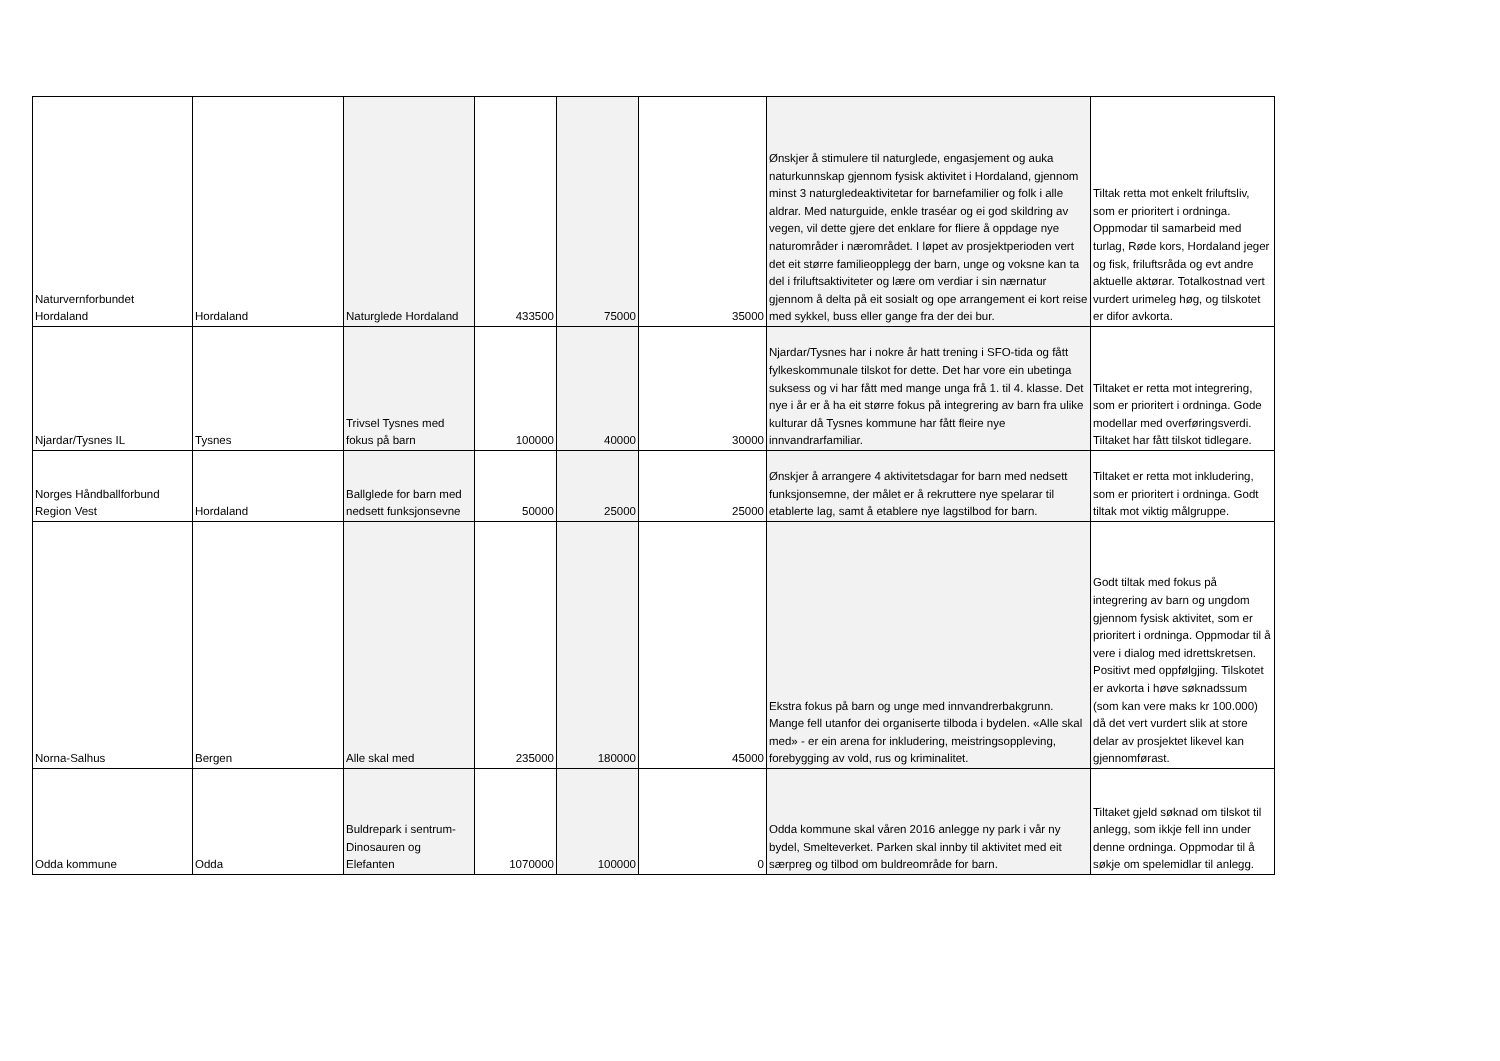| Naturvernforbundet Hordaland | Hordaland | Naturglede Hordaland | 433500 | 75000 | 35000 | Ønskjer å stimulere til naturglede, engasjement og auka naturkunnskap gjennom fysisk aktivitet i Hordaland, gjennom minst 3 naturgledeaktivitetar for barnefamilier og folk i alle aldrar. Med naturguide, enkle traséar og ei god skildring av vegen, vil dette gjere det enklare for fliere å oppdage nye naturområder i nærområdet. I løpet av prosjektperioden vert det eit større familieopplegg der barn, unge og voksne kan ta del i friluftsaktiviteter og lære om verdiar i sin nærnatur gjennom å delta på eit sosialt og ope arrangement ei kort reise med sykkel, buss eller gange fra der dei bur. | Tiltak retta mot enkelt friluftsliv, som er prioritert i ordninga. Oppmodar til samarbeid med turlag, Røde kors, Hordaland jeger og fisk, friluftsråda og evt andre aktuelle aktørar. Totalkostnad vert vurdert urimeleg høg, og tilskotet er difor avkorta. |
| Njardar/Tysnes IL | Tysnes | Trivsel Tysnes med fokus på barn | 100000 | 40000 | 30000 | Njardar/Tysnes har i nokre år hatt trening i SFO-tida og fått fylkeskommunale tilskot for dette. Det har vore ein ubetinga suksess og vi har fått med mange unga frå 1. til 4. klasse. Det nye i år er å ha eit større fokus på integrering av barn fra ulike kulturar då Tysnes kommune har fått fleire nye innvandrarfamiliar. | Tiltaket er retta mot integrering, som er prioritert i ordninga. Gode modellar med overføringsverdi. Tiltaket har fått tilskot tidlegare. |
| Norges Håndballforbund Region Vest | Hordaland | Ballglede for barn med nedsett funksjonsevne | 50000 | 25000 | 25000 | Ønskjer å arrangere 4 aktivitetsdagar for barn med nedsett funksjonsemne, der målet er å rekruttere nye spelarar til etablerte lag, samt å etablere nye lagstilbod for barn. | Tiltaket er retta mot inkludering, som er prioritert i ordninga. Godt tiltak mot viktig målgruppe. |
| Norna-Salhus | Bergen | Alle skal med | 235000 | 180000 | 45000 | Ekstra fokus på barn og unge med innvandrerbakgrunn. Mange fell utanfor dei organiserte tilboda i bydelen. «Alle skal med» - er ein arena for inkludering, meistringsoppleving, forebygging av vold, rus og kriminalitet. | Godt tiltak med fokus på integrering av barn og ungdom gjennom fysisk aktivitet, som er prioritert i ordninga. Oppmodar til å vere i dialog med idrettskretsen. Positivt med oppfølgjing. Tilskotet er avkorta i høve søknadssum (som kan vere maks kr 100.000) då det vert vurdert slik at store delar av prosjektet likevel kan gjennomførast. |
| Odda kommune | Odda | Buldrepark i sentrum- Dinosauren og Elefanten | 1070000 | 100000 | 0 | Odda kommune skal våren 2016 anlegge ny park i vår ny bydel, Smelteverket. Parken skal innby til aktivitet med eit særpreg og tilbod om buldreområde for barn. | Tiltaket gjeld søknad om tilskot til anlegg, som ikkje fell inn under denne ordninga. Oppmodar til å søkje om spelemidlar til anlegg. |